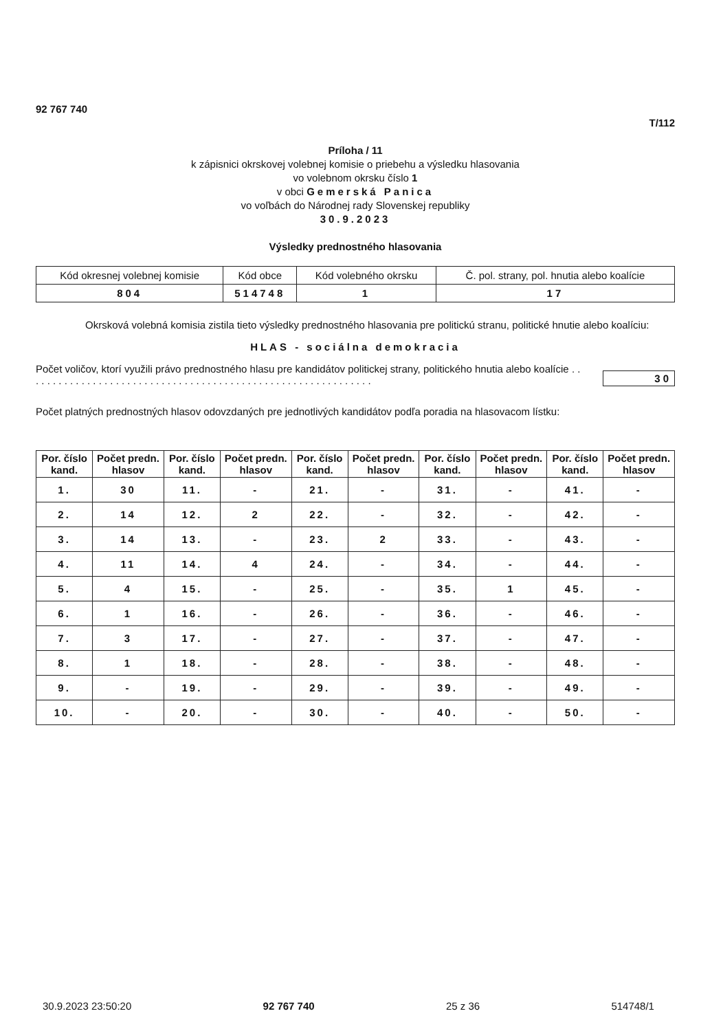92 767 740
T/112
Príloha / 11
k zápisnici okrskovej volebnej komisie o priebehu a výsledku hlasovania
vo volebnom okrsku číslo 1
v obci Gemerská Panica
vo voľbách do Národnej rady Slovenskej republiky
30.9.2023
Výsledky prednostného hlasovania
| Kód okresnej volebnej komisie | Kód obce | Kód volebného okrsku | Č. pol. strany, pol. hnutia alebo koalície |
| 804 | 514748 | 1 | 17 |
Okrsková volebná komisia zistila tieto výsledky prednostného hlasovania pre politickú stranu, politické hnutie alebo koalíciu:
HLAS - sociálna demokracia
Počet voličov, ktorí využili právo prednostného hlasu pre kandidátov politickej strany, politického hnutia alebo koalície . . . . . . . . . . . . . . . . . . . . . . . . . . . . . . . . . . . . . . . . . . . . . . . . . . . . . . . . . . . . .
30
Počet platných prednostných hlasov odovzdaných pre jednotlivých kandidátov podľa poradia na hlasovacom lístku:
| Por. číslo kand. | Počet predn. hlasov | Por. číslo kand. | Počet predn. hlasov | Por. číslo kand. | Počet predn. hlasov | Por. číslo kand. | Počet predn. hlasov | Por. číslo kand. | Počet predn. hlasov |
| --- | --- | --- | --- | --- | --- | --- | --- | --- | --- |
| 1. | 30 | 11. | - | 21. | - | 31. | - | 41. | - |
| 2. | 14 | 12. | 2 | 22. | - | 32. | - | 42. | - |
| 3. | 14 | 13. | - | 23. | 2 | 33. | - | 43. | - |
| 4. | 11 | 14. | 4 | 24. | - | 34. | - | 44. | - |
| 5. | 4 | 15. | - | 25. | - | 35. | 1 | 45. | - |
| 6. | 1 | 16. | - | 26. | - | 36. | - | 46. | - |
| 7. | 3 | 17. | - | 27. | - | 37. | - | 47. | - |
| 8. | 1 | 18. | - | 28. | - | 38. | - | 48. | - |
| 9. | - | 19. | - | 29. | - | 39. | - | 49. | - |
| 10. | - | 20. | - | 30. | - | 40. | - | 50. | - |
30.9.2023 23:50:20 92 767 740 25 z 36 514748/1